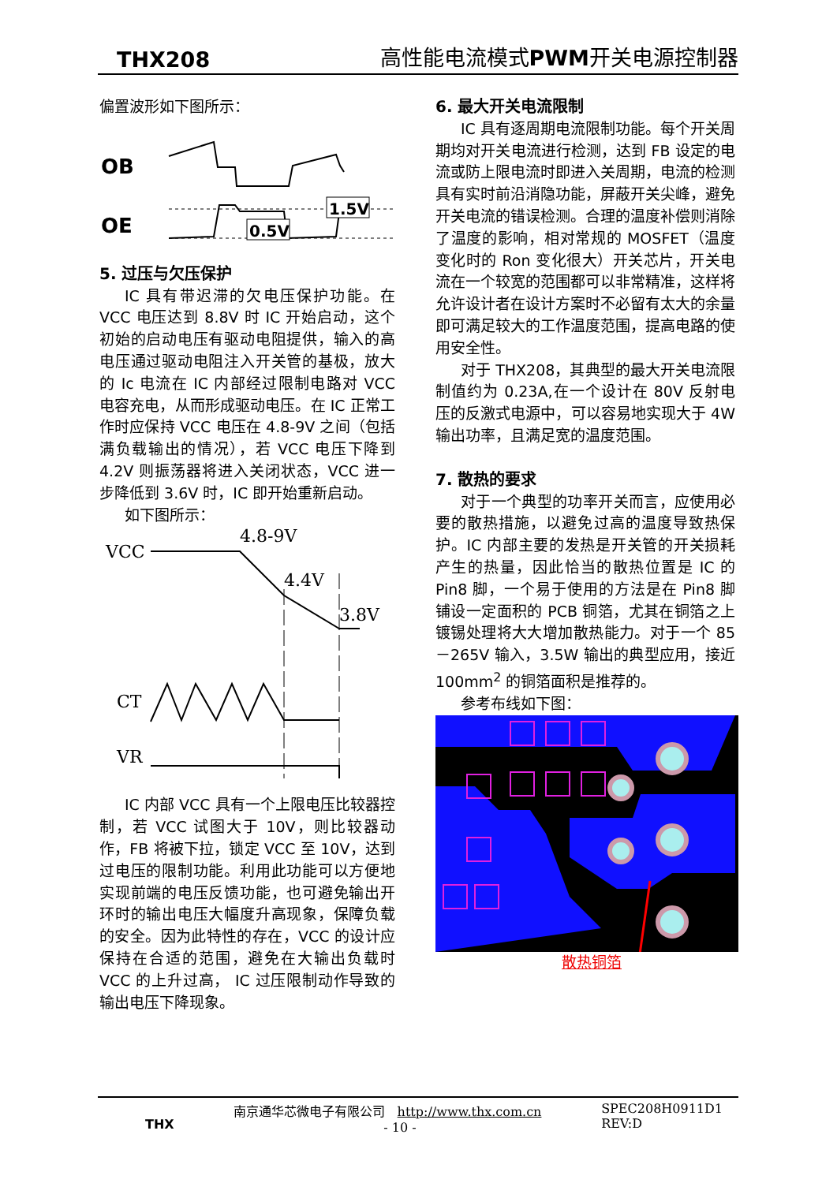THX208 高性能电流模式PWM开关电源控制器
偏置波形如下图所示：
OB
OE
0.5V
1.5V
5. 过压与欠压保护
IC 具有带迟滞的欠电压保护功能。在 VCC 电压达到 8.8V 时 IC 开始启动，这个初始的启动电压有驱动电阻提供，输入的高电压通过驱动电阻注入开关管的基极，放大的 Ic 电流在 IC 内部经过限制电路对 VCC 电容充电，从而形成驱动电压。在 IC 正常工作时应保持 VCC 电压在 4.8-9V 之间（包括满负载输出的情况），若 VCC 电压下降到 4.2V 则振荡器将进入关闭状态，VCC 进一步降低到 3.6V 时，IC 即开始重新启动。
如下图所示：
VCC
4.8-9V
4.4V
3.8V
CT
VR
IC 内部 VCC 具有一个上限电压比较器控制，若 VCC 试图大于 10V，则比较器动作，FB 将被下拉，锁定 VCC 至 10V，达到过电压的限制功能。利用此功能可以方便地实现前端的电压反馈功能，也可避免输出开环时的输出电压大幅度升高现象，保障负载的安全。因为此特性的存在，VCC 的设计应保持在合适的范围，避免在大输出负载时 VCC 的上升过高， IC 过压限制动作导致的输出电压下降现象。
6. 最大开关电流限制
IC 具有逐周期电流限制功能。每个开关周期均对开关电流进行检测，达到 FB 设定的电流或防上限电流时即进入关周期，电流的检测具有实时前沿消隐功能，屏蔽开关尖峰，避免开关电流的错误检测。合理的温度补偿则消除了温度的影响，相对常规的 MOSFET（温度变化时的 Ron 变化很大）开关芯片，开关电流在一个较宽的范围都可以非常精准，这样将允许设计者在设计方案时不必留有太大的余量即可满足较大的工作温度范围，提高电路的使用安全性。
对于 THX208，其典型的最大开关电流限制值约为 0.23A,在一个设计在 80V 反射电压的反激式电源中，可以容易地实现大于 4W 输出功率，且满足宽的温度范围。
7. 散热的要求
对于一个典型的功率开关而言，应使用必要的散热措施，以避免过高的温度导致热保护。IC 内部主要的发热是开关管的开关损耗产生的热量，因此恰当的散热位置是 IC 的 Pin8 脚，一个易于使用的方法是在 Pin8 脚铺设一定面积的 PCB 铜箔，尤其在铜箔之上镀锡处理将大大增加散热能力。对于一个 85－265V 输入，3.5W 输出的典型应用，接近 100mm<sup>2</sup> 的铜箔面积是推荐的。
参考布线如下图：
散热铜箔
THX 南京通华芯微电子有限公司 http://www.thx.com.cn
- 10 - SPEC208H0911D1
REV:D